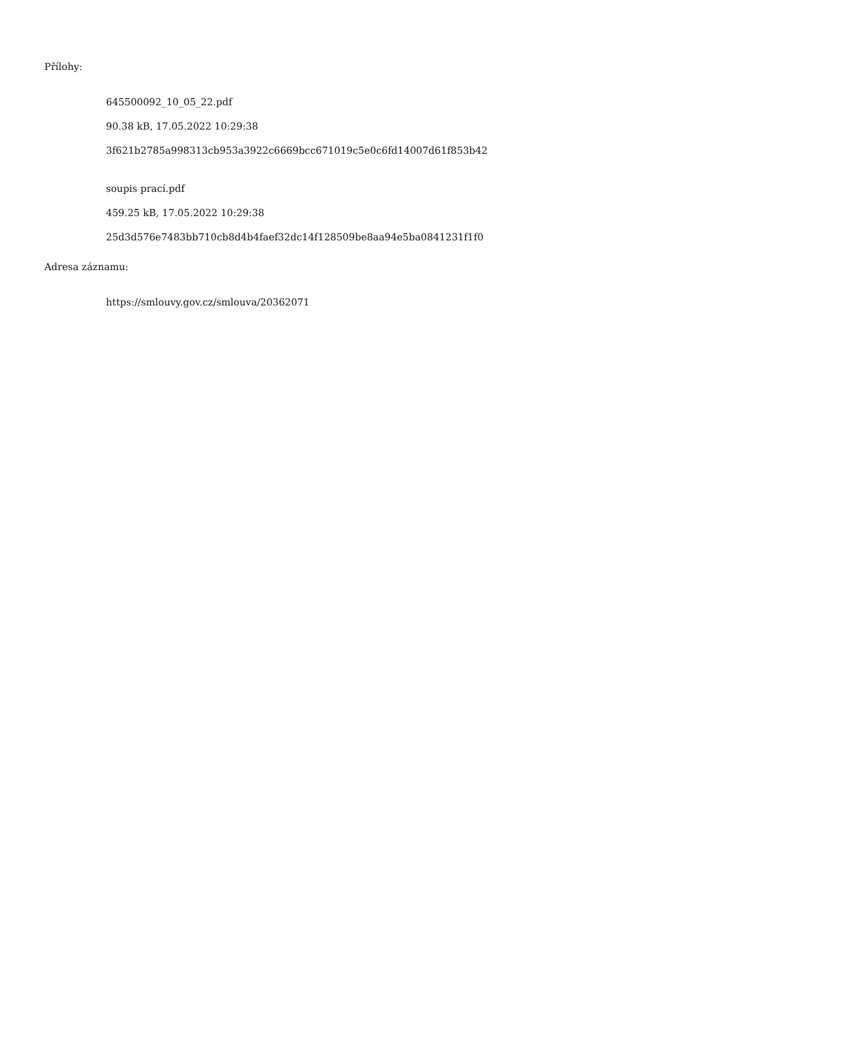Přílohy:
645500092_10_05_22.pdf
90.38 kB, 17.05.2022 10:29:38
3f621b2785a998313cb953a3922c6669bcc671019c5e0c6fd14007d61f853b42
soupis prací.pdf
459.25 kB, 17.05.2022 10:29:38
25d3d576e7483bb710cb8d4b4faef32dc14f128509be8aa94e5ba0841231f1f0
Adresa záznamu:
https://smlouvy.gov.cz/smlouva/20362071